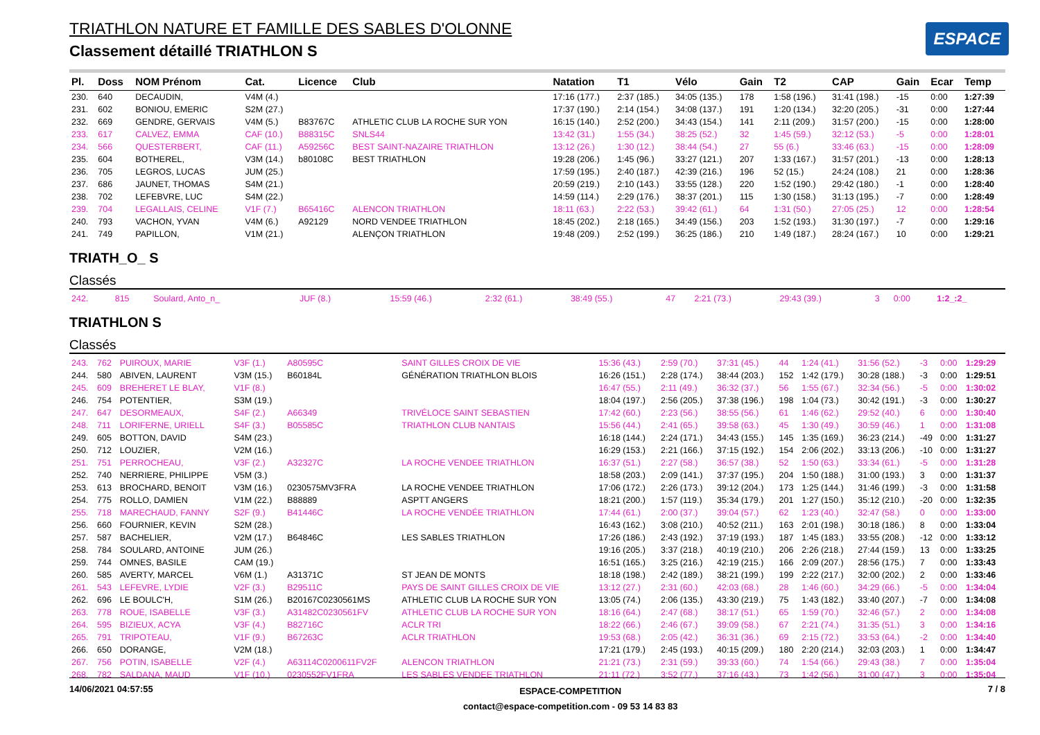TRIATHLON NATURE ET FAMILLE DES SABLES D'OLONNE
Classement détaillé TRIATHLON S
ESPACE
| Pl. | Doss | NOM Prénom | Cat. | Licence | Club | Natation | T1 | Vélo | Gain | T2 | CAP | Gain | Ecar | Temp |
| --- | --- | --- | --- | --- | --- | --- | --- | --- | --- | --- | --- | --- | --- | --- |
| 230. | 640 | DECAUDIN, | V4M (4.) | | | 17:16 (177.) | 2:37 (185.) | 34:05 (135.) | 178 | 1:58 (196.) | 31:41 (198.) | -15 | 0:00 | 1:27:39 |
| 231. | 602 | BONIOU, EMERIC | S2M (27.) | | | 17:37 (190.) | 2:14 (154.) | 34:08 (137.) | 191 | 1:20 (134.) | 32:20 (205.) | -31 | 0:00 | 1:27:44 |
| 232. | 669 | GENDRE, GERVAIS | V4M (5.) | B83767C | ATHLETIC CLUB LA ROCHE SUR YON | 16:15 (140.) | 2:52 (200.) | 34:43 (154.) | 141 | 2:11 (209.) | 31:57 (200.) | -15 | 0:00 | 1:28:00 |
| 233. | 617 | CALVEZ, EMMA | CAF (10.) | B88315C | SNLS44 | 13:42 (31.) | 1:55 (34.) | 38:25 (52.) | 32 | 1:45 (59.) | 32:12 (53.) | -5 | 0:00 | 1:28:01 |
| 234. | 566 | QUESTERBERT, | CAF (11.) | A59256C | BEST SAINT-NAZAIRE TRIATHLON | 13:12 (26.) | 1:30 (12.) | 38:44 (54.) | 27 | 55 (6.) | 33:46 (63.) | -15 | 0:00 | 1:28:09 |
| 235. | 604 | BOTHEREL, | V3M (14.) | b80108C | BEST TRIATHLON | 19:28 (206.) | 1:45 (96.) | 33:27 (121.) | 207 | 1:33 (167.) | 31:57 (201.) | -13 | 0:00 | 1:28:13 |
| 236. | 705 | LEGROS, LUCAS | JUM (25.) | | | 17:59 (195.) | 2:40 (187.) | 42:39 (216.) | 196 | 52 (15.) | 24:24 (108.) | 21 | 0:00 | 1:28:36 |
| 237. | 686 | JAUNET, THOMAS | S4M (21.) | | | 20:59 (219.) | 2:10 (143.) | 33:55 (128.) | 220 | 1:52 (190.) | 29:42 (180.) | -1 | 0:00 | 1:28:40 |
| 238. | 702 | LEFEBVRE, LUC | S4M (22.) | | | 14:59 (114.) | 2:29 (176.) | 38:37 (201.) | 115 | 1:30 (158.) | 31:13 (195.) | -7 | 0:00 | 1:28:49 |
| 239. | 704 | LEGALLAIS, CELINE | V1F (7.) | B65416C | ALENCON TRIATHLON | 18:11 (63.) | 2:22 (53.) | 39:42 (61.) | 64 | 1:31 (50.) | 27:05 (25.) | 12 | 0:00 | 1:28:54 |
| 240. | 793 | VACHON, YVAN | V4M (6.) | A92129 | NORD VENDEE TRIATHLON | 18:45 (202.) | 2:18 (165.) | 34:49 (156.) | 203 | 1:52 (193.) | 31:30 (197.) | -7 | 0:00 | 1:29:16 |
| 241. | 749 | PAPILLON, | V1M (21.) | | ALENÇON TRIATHLON | 19:48 (209.) | 2:52 (199.) | 36:25 (186.) | 210 | 1:49 (187.) | 28:24 (167.) | 10 | 0:00 | 1:29:21 |
TRIATH_O_ S
Classés
| 242. | 815 | Soulard, Anto_n_ | JUF (8.) | | | 15:59 (46.) | 2:32 (61.) | 38:49 (55.) | 47 | 2:21 (73.) | 29:43 (39.) | 3 | 0:00 | 1:2_:2_ |
TRIATHLON S
Classés
| 243. | 762 | PUIROUX, MARIE | V3F (1.) | A80595C | SAINT GILLES CROIX DE VIE | 15:36 (43.) | 2:59 (70.) | 37:31 (45.) | 44 | 1:24 (41.) | 31:56 (52.) | -3 | 0:00 | 1:29:29 |
| 244. | 580 | ABIVEN, LAURENT | V3M (15.) | B60184L | GÉNÉRATION TRIATHLON BLOIS | 16:26 (151.) | 2:28 (174.) | 38:44 (203.) | 152 | 1:42 (179.) | 30:28 (188.) | -3 | 0:00 | 1:29:51 |
| 245. | 609 | BREHERET LE BLAY, | V1F (8.) | | | 16:47 (55.) | 2:11 (49.) | 36:32 (37.) | 56 | 1:55 (67.) | 32:34 (56.) | -5 | 0:00 | 1:30:02 |
| 246. | 754 | POTENTIER, | S3M (19.) | | | 18:04 (197.) | 2:56 (205.) | 37:38 (196.) | 198 | 1:04 (73.) | 30:42 (191.) | -3 | 0:00 | 1:30:27 |
| 247. | 647 | DESORMEAUX, | S4F (2.) | A66349 | TRIVÉLOCE SAINT SEBASTIEN | 17:42 (60.) | 2:23 (56.) | 38:55 (56.) | 61 | 1:46 (62.) | 29:52 (40.) | 6 | 0:00 | 1:30:40 |
| 248. | 711 | LORIFERNE, URIELL | S4F (3.) | B05585C | TRIATHLON CLUB NANTAIS | 15:56 (44.) | 2:41 (65.) | 39:58 (63.) | 45 | 1:30 (49.) | 30:59 (46.) | 1 | 0:00 | 1:31:08 |
| 249. | 605 | BOTTON, DAVID | S4M (23.) | | | 16:18 (144.) | 2:24 (171.) | 34:43 (155.) | 145 | 1:35 (169.) | 36:23 (214.) | -49 | 0:00 | 1:31:27 |
| 250. | 712 | LOUZIER, | V2M (16.) | | | 16:29 (153.) | 2:21 (166.) | 37:15 (192.) | 154 | 2:06 (202.) | 33:13 (206.) | -10 | 0:00 | 1:31:27 |
| 251. | 751 | PERROCHEAU, | V3F (2.) | A32327C | LA ROCHE VENDEE TRIATHLON | 16:37 (51.) | 2:27 (58.) | 36:57 (38.) | 52 | 1:50 (63.) | 33:34 (61.) | -5 | 0:00 | 1:31:28 |
| 252. | 740 | NERRIERE, PHILIPPE | V5M (3.) | | | 18:58 (203.) | 2:09 (141.) | 37:37 (195.) | 204 | 1:50 (188.) | 31:00 (193.) | 3 | 0:00 | 1:31:37 |
| 253. | 613 | BROCHARD, BENOIT | V3M (16.) | 0230575MV3FRA | LA ROCHE VENDEE TRIATHLON | 17:06 (172.) | 2:26 (173.) | 39:12 (204.) | 173 | 1:25 (144.) | 31:46 (199.) | -3 | 0:00 | 1:31:58 |
| 254. | 775 | ROLLO, DAMIEN | V1M (22.) | B88889 | ASPTT ANGERS | 18:21 (200.) | 1:57 (119.) | 35:34 (179.) | 201 | 1:27 (150.) | 35:12 (210.) | -20 | 0:00 | 1:32:35 |
| 255. | 718 | MARECHAUD, FANNY | S2F (9.) | B41446C | LA ROCHE VENDÉE TRIATHLON | 17:44 (61.) | 2:00 (37.) | 39:04 (57.) | 62 | 1:23 (40.) | 32:47 (58.) | 0 | 0:00 | 1:33:00 |
| 256. | 660 | FOURNIER, KEVIN | S2M (28.) | | | 16:43 (162.) | 3:08 (210.) | 40:52 (211.) | 163 | 2:01 (198.) | 30:18 (186.) | 8 | 0:00 | 1:33:04 |
| 257. | 587 | BACHELIER, | V2M (17.) | B64846C | LES SABLES TRIATHLON | 17:26 (186.) | 2:43 (192.) | 37:19 (193.) | 187 | 1:45 (183.) | 33:55 (208.) | -12 | 0:00 | 1:33:12 |
| 258. | 784 | SOULARD, ANTOINE | JUM (26.) | | | 19:16 (205.) | 3:37 (218.) | 40:19 (210.) | 206 | 2:26 (218.) | 27:44 (159.) | 13 | 0:00 | 1:33:25 |
| 259. | 744 | OMNES, BASILE | CAM (19.) | | | 16:51 (165.) | 3:25 (216.) | 42:19 (215.) | 166 | 2:09 (207.) | 28:56 (175.) | 7 | 0:00 | 1:33:43 |
| 260. | 585 | AVERTY, MARCEL | V6M (1.) | A31371C | ST JEAN DE MONTS | 18:18 (198.) | 2:42 (189.) | 38:21 (199.) | 199 | 2:22 (217.) | 32:00 (202.) | 2 | 0:00 | 1:33:46 |
| 261. | 543 | LEFEVRE, LYDIE | V2F (3.) | B29511C | PAYS DE SAINT GILLES CROIX DE VIE | 13:12 (27.) | 2:31 (60.) | 42:03 (68.) | 28 | 1:46 (60.) | 34:29 (66.) | -5 | 0:00 | 1:34:04 |
| 262. | 696 | LE BOULC'H, | S1M (26.) | B20167C0230561MS | ATHLETIC CLUB LA ROCHE SUR YON | 13:05 (74.) | 2:06 (135.) | 43:30 (219.) | 75 | 1:43 (182.) | 33:40 (207.) | -7 | 0:00 | 1:34:08 |
| 263. | 778 | ROUE, ISABELLE | V3F (3.) | A31482C0230561FV | ATHLETIC CLUB LA ROCHE SUR YON | 18:16 (64.) | 2:47 (68.) | 38:17 (51.) | 65 | 1:59 (70.) | 32:46 (57.) | 2 | 0:00 | 1:34:08 |
| 264. | 595 | BIZIEUX, ACYA | V3F (4.) | B82716C | ACLR TRI | 18:22 (66.) | 2:46 (67.) | 39:09 (58.) | 67 | 2:21 (74.) | 31:35 (51.) | 3 | 0:00 | 1:34:16 |
| 265. | 791 | TRIPOTEAU, | V1F (9.) | B67263C | ACLR TRIATHLON | 19:53 (68.) | 2:05 (42.) | 36:31 (36.) | 69 | 2:15 (72.) | 33:53 (64.) | -2 | 0:00 | 1:34:40 |
| 266. | 650 | DORANGE, | V2M (18.) | | | 17:21 (179.) | 2:45 (193.) | 40:15 (209.) | 180 | 2:20 (214.) | 32:03 (203.) | 1 | 0:00 | 1:34:47 |
| 267. | 756 | POTIN, ISABELLE | V2F (4.) | A63114C0200611FV2F | ALENCON TRIATHLON | 21:21 (73.) | 2:31 (59.) | 39:33 (60.) | 74 | 1:54 (66.) | 29:43 (38.) | 7 | 0:00 | 1:35:04 |
| 268. | 782 | SALDANA, MAUD | V1F (10.) | 0230552FV1FRA | LES SABLES VENDEE TRIATHLON | 21:11 (72.) | 3:52 (77.) | 37:16 (43.) | 73 | 1:42 (56.) | 31:00 (47.) | 3 | 0:00 | 1:35:04 |
14/06/2021 04:57:55 ESPACE-COMPETITION
contact@espace-competition.com - 09 53 14 83 83 7 / 8